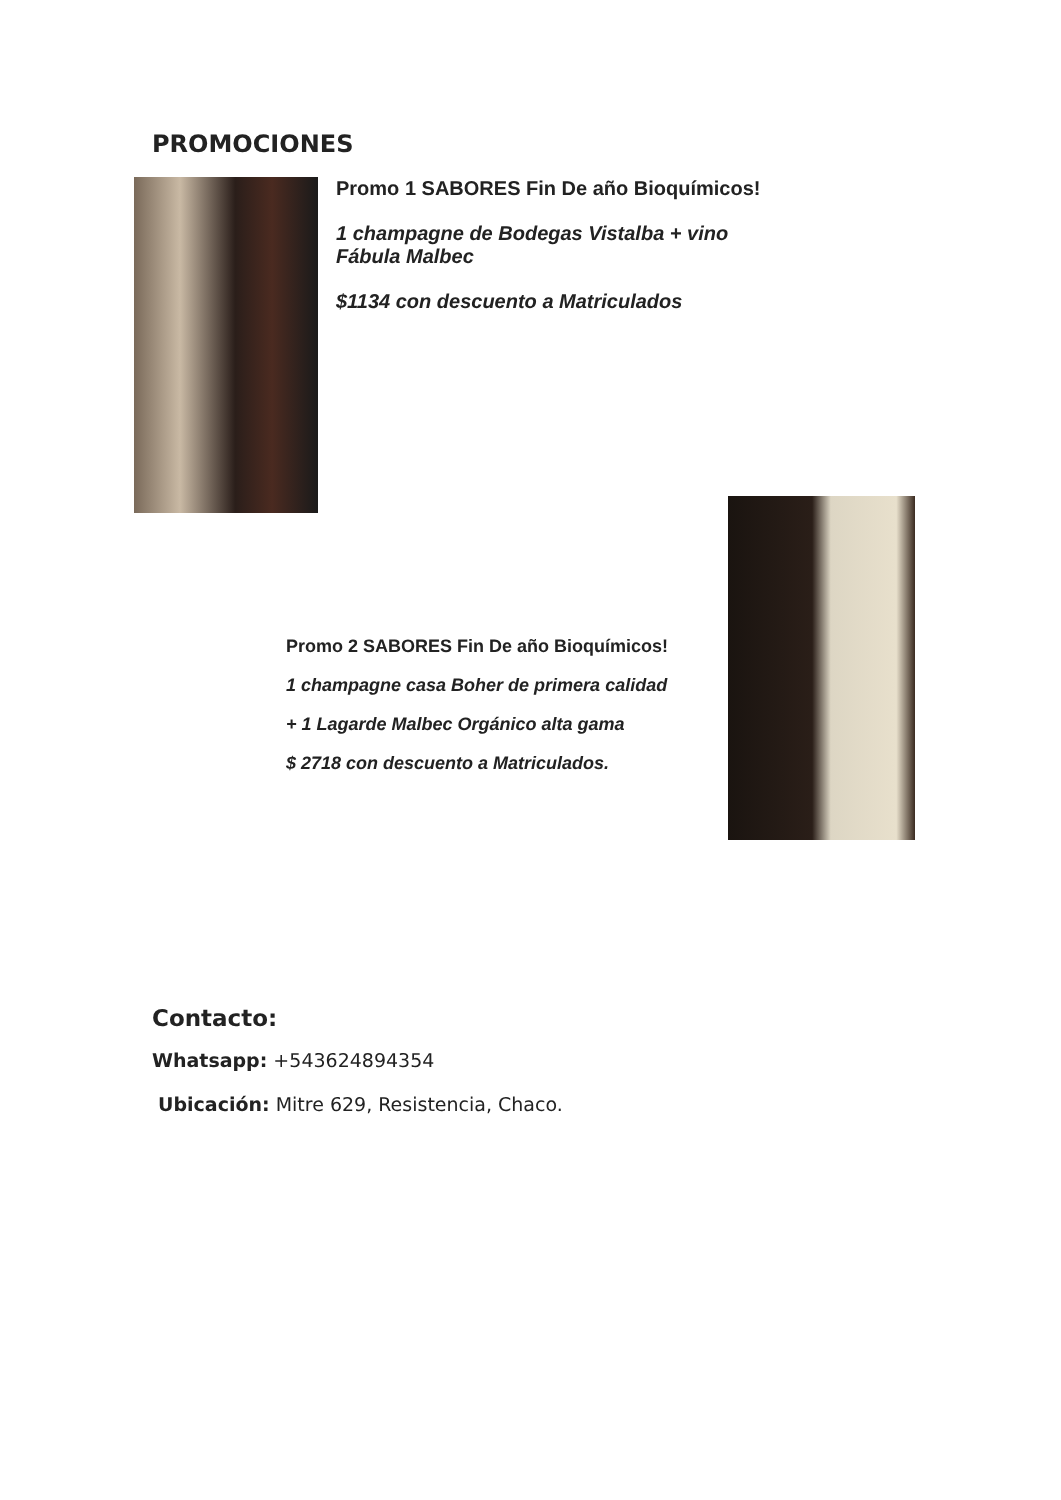PROMOCIONES
Promo 1 SABORES Fin De año Bioquímicos!
1 champagne de Bodegas Vistalba + vino Fábula Malbec
$1134 con descuento a Matriculados
Promo 2 SABORES Fin De año Bioquímicos!
1 champagne casa Boher de primera calidad
+ 1 Lagarde Malbec Orgánico alta gama
$ 2718 con descuento a Matriculados.
Contacto:
Whatsapp: +543624894354
Ubicación: Mitre 629, Resistencia, Chaco.